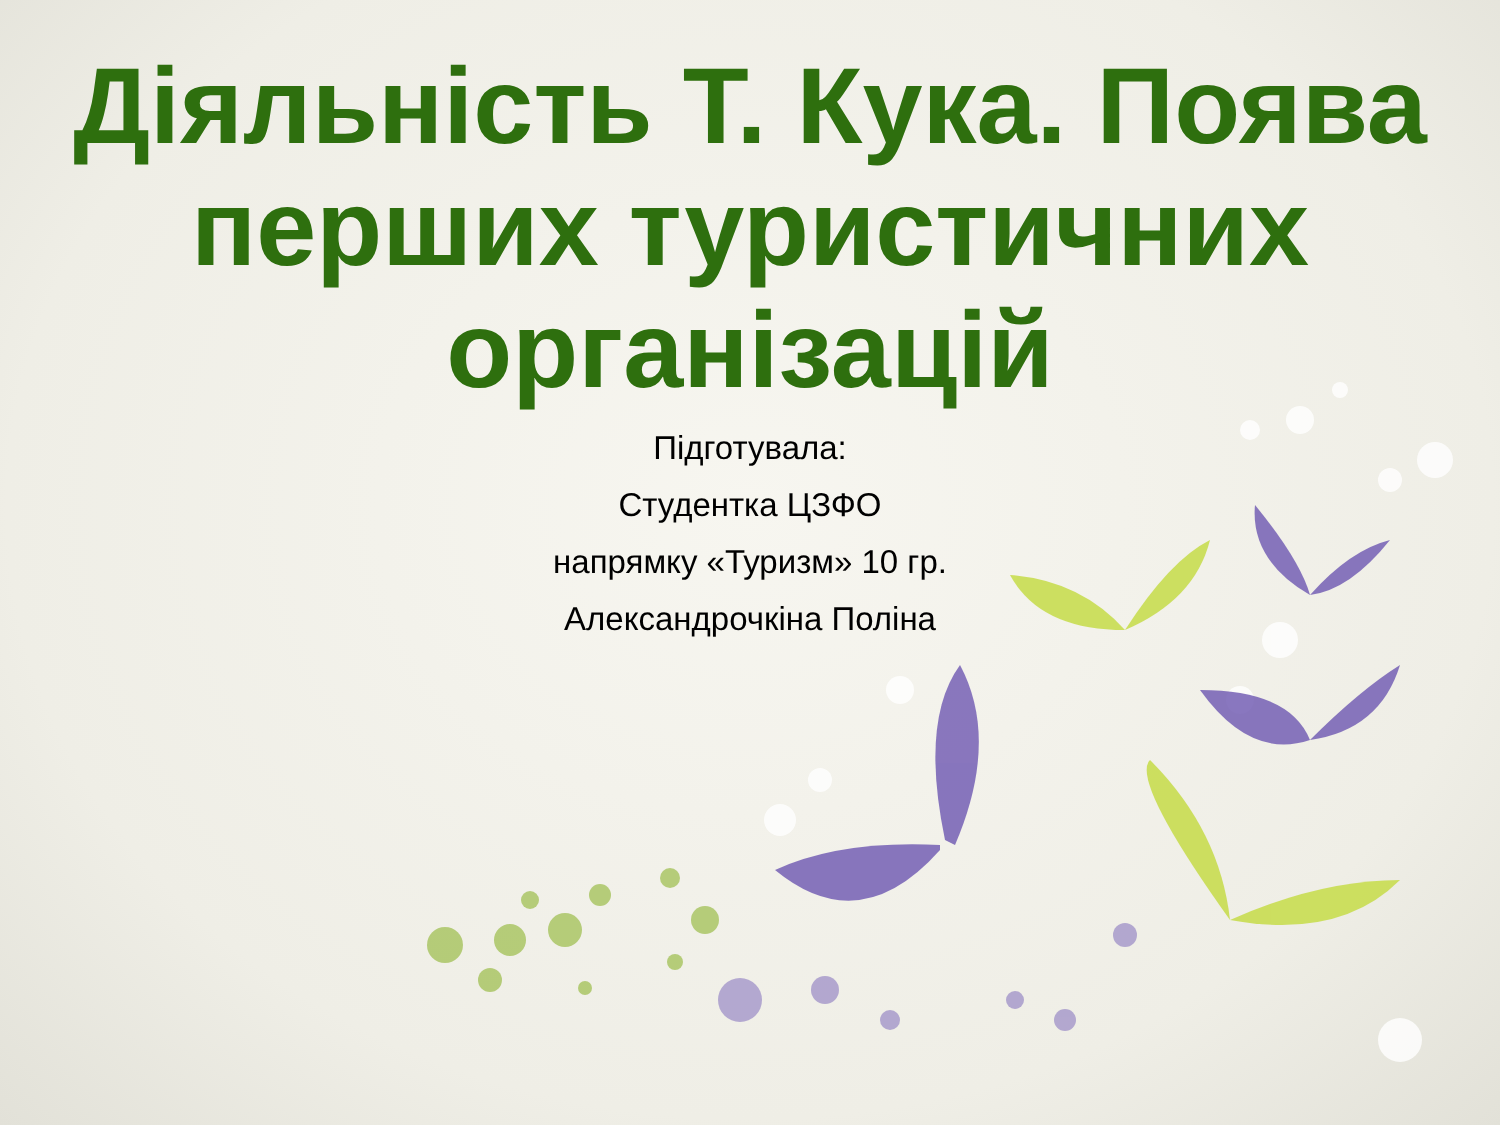Діяльність Т. Кука. Поява перших туристичних організацій
Підготувала:
Студентка ЦЗФО
напрямку «Туризм» 10 гр.
Александрочкіна Поліна